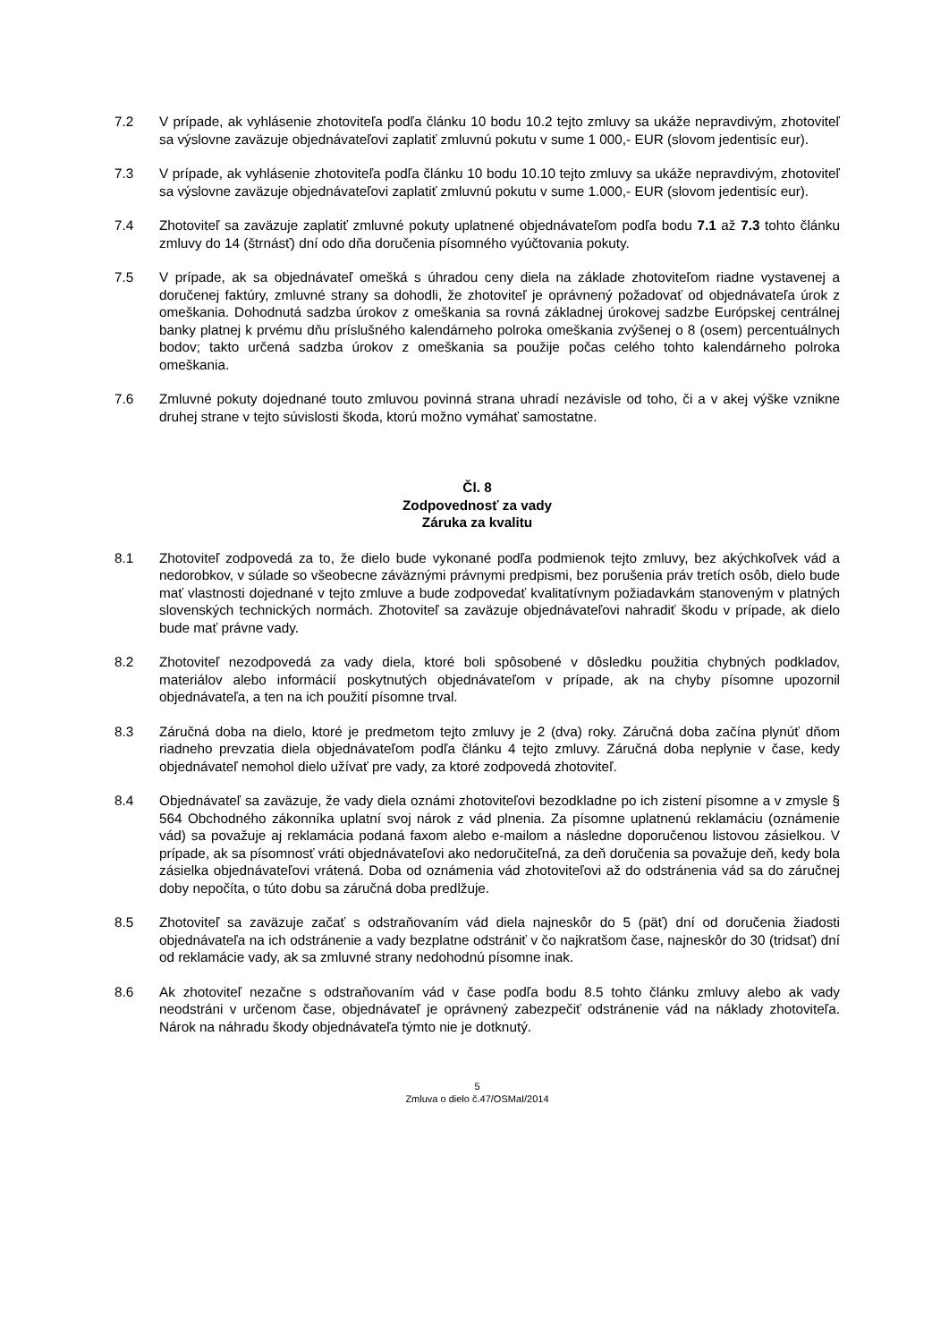7.2 V prípade, ak vyhlásenie zhotoviteľa podľa článku 10 bodu 10.2 tejto zmluvy sa ukáže nepravdivým, zhotoviteľ sa výslovne zaväzuje objednávateľovi zaplatiť zmluvnú pokutu v sume 1 000,- EUR (slovom jedentisíc eur).
7.3 V prípade, ak vyhlásenie zhotoviteľa podľa článku 10 bodu 10.10 tejto zmluvy sa ukáže nepravdivým, zhotoviteľ sa výslovne zaväzuje objednávateľovi zaplatiť zmluvnú pokutu v sume 1.000,- EUR (slovom jedentisíc eur).
7.4 Zhotoviteľ sa zaväzuje zaplatiť zmluvné pokuty uplatnené objednávateľom podľa bodu 7.1 až 7.3 tohto článku zmluvy do 14 (štrnásť) dní odo dňa doručenia písomného vyúčtovania pokuty.
7.5 V prípade, ak sa objednávateľ omešká s úhradou ceny diela na základe zhotoviteľom riadne vystavenej a doručenej faktúry, zmluvné strany sa dohodli, že zhotoviteľ je oprávnený požadovať od objednávateľa úrok z omeškania. Dohodnutá sadzba úrokov z omeškania sa rovná základnej úrokovej sadzbe Európskej centrálnej banky platnej k prvému dňu príslušného kalendárneho polroka omeškania zvýšenej o 8 (osem) percentuálnych bodov; takto určená sadzba úrokov z omeškania sa použije počas celého tohto kalendárneho polroka omeškania.
7.6 Zmluvné pokuty dojednané touto zmluvou povinná strana uhradí nezávisle od toho, či a v akej výške vznikne druhej strane v tejto súvislosti škoda, ktorú možno vymáhať samostatne.
Čl. 8
Zodpovednosť za vady
Záruka za kvalitu
8.1 Zhotoviteľ zodpovedá za to, že dielo bude vykonané podľa podmienok tejto zmluvy, bez akýchkoľvek vád a nedorobkov, v súlade so všeobecne záväznými právnymi predpismi, bez porušenia práv tretích osôb, dielo bude mať vlastnosti dojednané v tejto zmluve a bude zodpovedať kvalitatívnym požiadavkám stanoveným v platných slovenských technických normách. Zhotoviteľ sa zaväzuje objednávateľovi nahradiť škodu v prípade, ak dielo bude mať právne vady.
8.2 Zhotoviteľ nezodpovedá za vady diela, ktoré boli spôsobené v dôsledku použitia chybných podkladov, materiálov alebo informácií poskytnutých objednávateľom v prípade, ak na chyby písomne upozornil objednávateľa, a ten na ich použití písomne trval.
8.3 Záručná doba na dielo, ktoré je predmetom tejto zmluvy je 2 (dva) roky. Záručná doba začína plynúť dňom riadneho prevzatia diela objednávateľom podľa článku 4 tejto zmluvy. Záručná doba neplynie v čase, kedy objednávateľ nemohol dielo užívať pre vady, za ktoré zodpovedá zhotoviteľ.
8.4 Objednávateľ sa zaväzuje, že vady diela oznámi zhotoviteľovi bezodkladne po ich zistení písomne a v zmysle § 564 Obchodného zákonníka uplatní svoj nárok z vád plnenia. Za písomne uplatnenú reklamáciu (oznámenie vád) sa považuje aj reklamácia podaná faxom alebo e-mailom a následne doporučenou listovou zásielkou. V prípade, ak sa písomnosť vráti objednávateľovi ako nedoručiteľná, za deň doručenia sa považuje deň, kedy bola zásielka objednávateľovi vrátená. Doba od oznámenia vád zhotoviteľovi až do odstránenia vád sa do záručnej doby nepočíta, o túto dobu sa záručná doba predlžuje.
8.5 Zhotoviteľ sa zaväzuje začať s odstraňovaním vád diela najneskôr do 5 (päť) dní od doručenia žiadosti objednávateľa na ich odstránenie a vady bezplatne odstrániť v čo najkratšom čase, najneskôr do 30 (tridsať) dní od reklamácie vady, ak sa zmluvné strany nedohodnú písomne inak.
8.6 Ak zhotoviteľ nezačne s odstraňovaním vád v čase podľa bodu 8.5 tohto článku zmluvy alebo ak vady neodstráni v určenom čase, objednávateľ je oprávnený zabezpečiť odstránenie vád na náklady zhotoviteľa. Nárok na náhradu škody objednávateľa týmto nie je dotknutý.
5
Zmluva o dielo č.47/OSMaI/2014